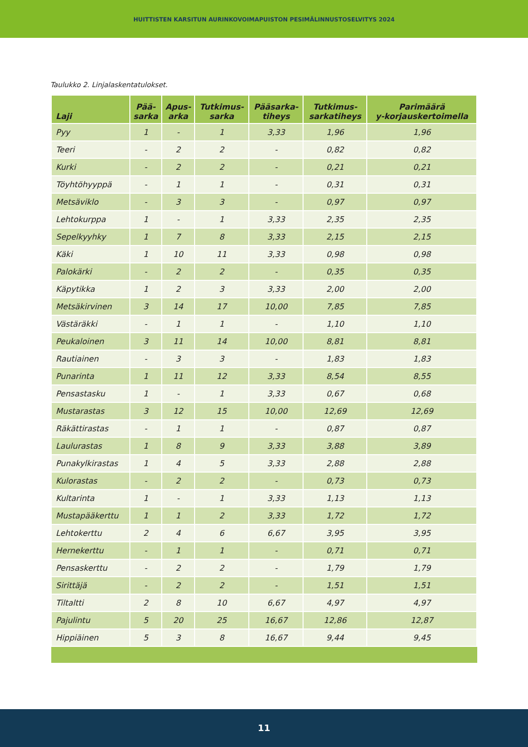HUITTISTEN KARSITUN AURINKOVOIMAPUISTON PESIMÄLINNUSTOSELVITYS 2024
Taulukko 2. Linjalaskentatulokset.
| Laji | Pää- sarka | Apus- arka | Tutkimus- sarka | Pääsarka- tiheys | Tutkimus- sarkatiheys | Parimäärä y-korjauskertoimella |
| --- | --- | --- | --- | --- | --- | --- |
| Pyy | 1 | - | 1 | 3,33 | 1,96 | 1,96 |
| Teeri | - | 2 | 2 | - | 0,82 | 0,82 |
| Kurki | - | 2 | 2 | - | 0,21 | 0,21 |
| Töyhtöhyyppä | - | 1 | 1 | - | 0,31 | 0,31 |
| Metsäviklo | - | 3 | 3 | - | 0,97 | 0,97 |
| Lehtokurppa | 1 | - | 1 | 3,33 | 2,35 | 2,35 |
| Sepelkyyhky | 1 | 7 | 8 | 3,33 | 2,15 | 2,15 |
| Käki | 1 | 10 | 11 | 3,33 | 0,98 | 0,98 |
| Palokärki | - | 2 | 2 | - | 0,35 | 0,35 |
| Käpytikka | 1 | 2 | 3 | 3,33 | 2,00 | 2,00 |
| Metsäkirvinen | 3 | 14 | 17 | 10,00 | 7,85 | 7,85 |
| Västäräkki | - | 1 | 1 | - | 1,10 | 1,10 |
| Peukaloinen | 3 | 11 | 14 | 10,00 | 8,81 | 8,81 |
| Rautiainen | - | 3 | 3 | - | 1,83 | 1,83 |
| Punarinta | 1 | 11 | 12 | 3,33 | 8,54 | 8,55 |
| Pensastasku | 1 | - | 1 | 3,33 | 0,67 | 0,68 |
| Mustarastas | 3 | 12 | 15 | 10,00 | 12,69 | 12,69 |
| Räkättirastas | - | 1 | 1 | - | 0,87 | 0,87 |
| Laulurastas | 1 | 8 | 9 | 3,33 | 3,88 | 3,89 |
| Punakylkirastas | 1 | 4 | 5 | 3,33 | 2,88 | 2,88 |
| Kulorastas | - | 2 | 2 | - | 0,73 | 0,73 |
| Kultarinta | 1 | - | 1 | 3,33 | 1,13 | 1,13 |
| Mustapääkerttu | 1 | 1 | 2 | 3,33 | 1,72 | 1,72 |
| Lehtokerttu | 2 | 4 | 6 | 6,67 | 3,95 | 3,95 |
| Hernekerttu | - | 1 | 1 | - | 0,71 | 0,71 |
| Pensaskerttu | - | 2 | 2 | - | 1,79 | 1,79 |
| Sirittäjä | - | 2 | 2 | - | 1,51 | 1,51 |
| Tiltaltti | 2 | 8 | 10 | 6,67 | 4,97 | 4,97 |
| Pajulintu | 5 | 20 | 25 | 16,67 | 12,86 | 12,87 |
| Hippiäinen | 5 | 3 | 8 | 16,67 | 9,44 | 9,45 |
11